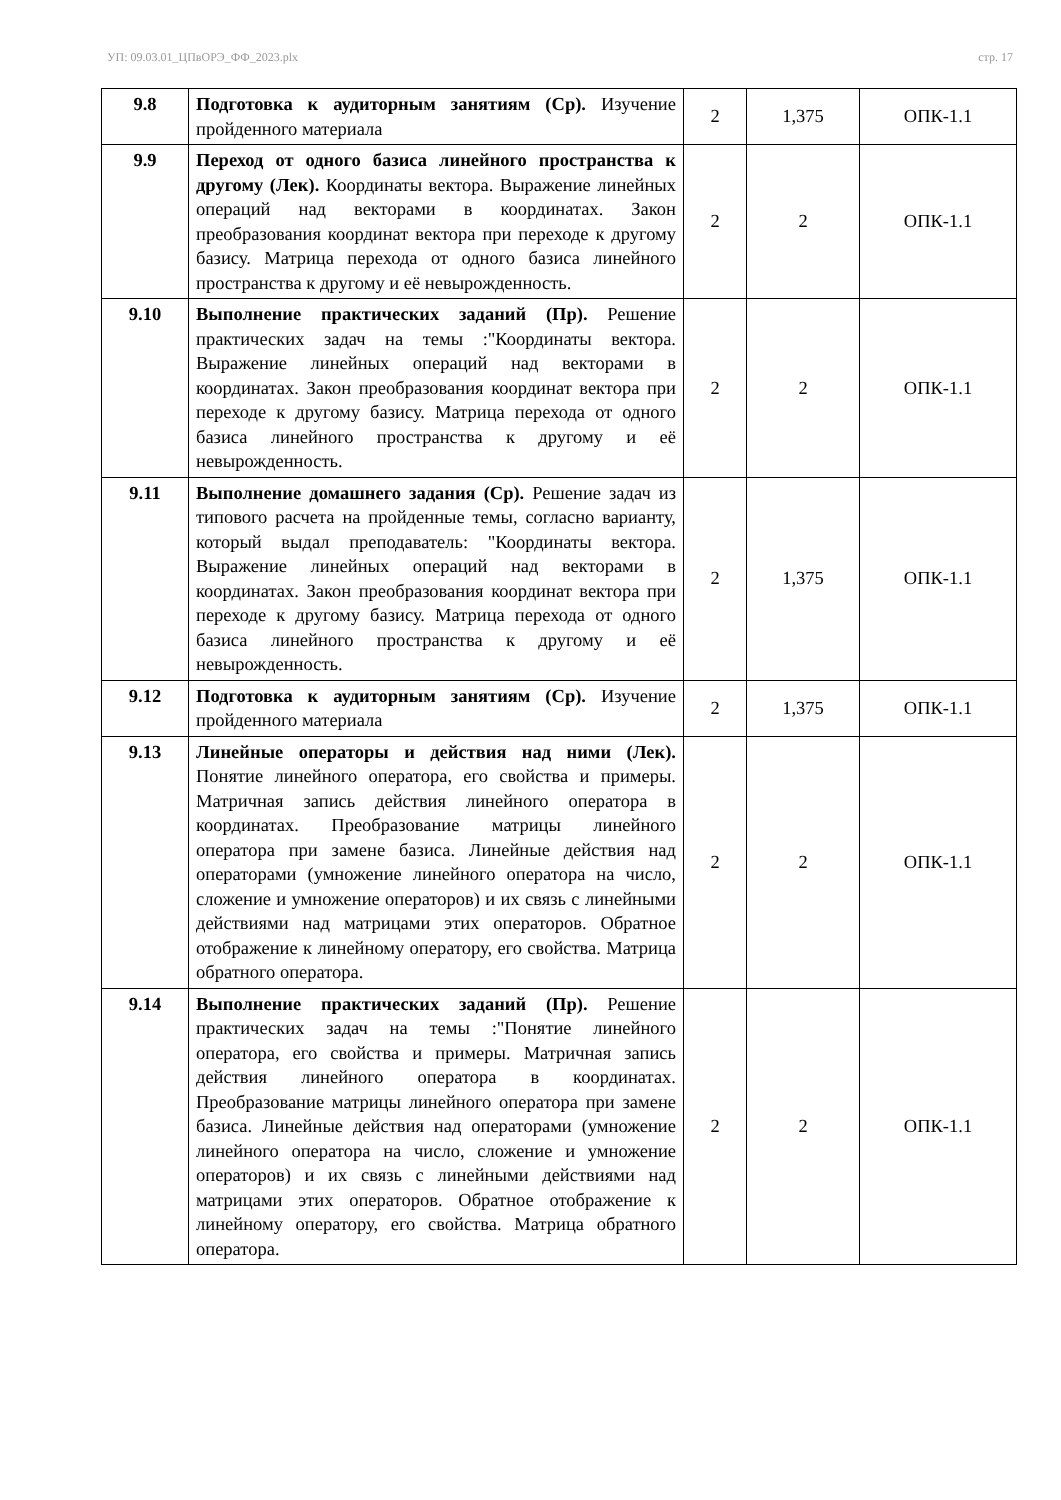УП: 09.03.01_ЦПвОРЭ_ФФ_2023.plx стр. 17
| 9.8 | Подготовка к аудиторным занятиям (Ср). Изучение пройденного материала | 2 | 1,375 | ОПК-1.1 |
| 9.9 | Переход от одного базиса линейного пространства к другому (Лек). Координаты вектора. Выражение линейных операций над векторами в координатах. Закон преобразования координат вектора при переходе к другому базису. Матрица перехода от одного базиса линейного пространства к другому и её невырожденность. | 2 | 2 | ОПК-1.1 |
| 9.10 | Выполнение практических заданий (Пр). Решение практических задач на темы :"Координаты вектора. Выражение линейных операций над векторами в координатах. Закон преобразования координат вектора при переходе к другому базису. Матрица перехода от одного базиса линейного пространства к другому и её невырожденность. | 2 | 2 | ОПК-1.1 |
| 9.11 | Выполнение домашнего задания (Ср). Решение задач из типового расчета на пройденные темы, согласно варианту, который выдал преподаватель: "Координаты вектора. Выражение линейных операций над векторами в координатах. Закон преобразования координат вектора при переходе к другому базису. Матрица перехода от одного базиса линейного пространства к другому и её невырожденность. | 2 | 1,375 | ОПК-1.1 |
| 9.12 | Подготовка к аудиторным занятиям (Ср). Изучение пройденного материала | 2 | 1,375 | ОПК-1.1 |
| 9.13 | Линейные операторы и действия над ними (Лек). Понятие линейного оператора, его свойства и примеры. Матричная запись действия линейного оператора в координатах. Преобразование матрицы линейного оператора при замене базиса. Линейные действия над операторами (умножение линейного оператора на число, сложение и умножение операторов) и их связь с линейными действиями над матрицами этих операторов. Обратное отображение к линейному оператору, его свойства. Матрица обратного оператора. | 2 | 2 | ОПК-1.1 |
| 9.14 | Выполнение практических заданий (Пр). Решение практических задач на темы :"Понятие линейного оператора, его свойства и примеры. Матричная запись действия линейного оператора в координатах. Преобразование матрицы линейного оператора при замене базиса. Линейные действия над операторами (умножение линейного оператора на число, сложение и умножение операторов) и их связь с линейными действиями над матрицами этих операторов. Обратное отображение к линейному оператору, его свойства. Матрица обратного оператора. | 2 | 2 | ОПК-1.1 |